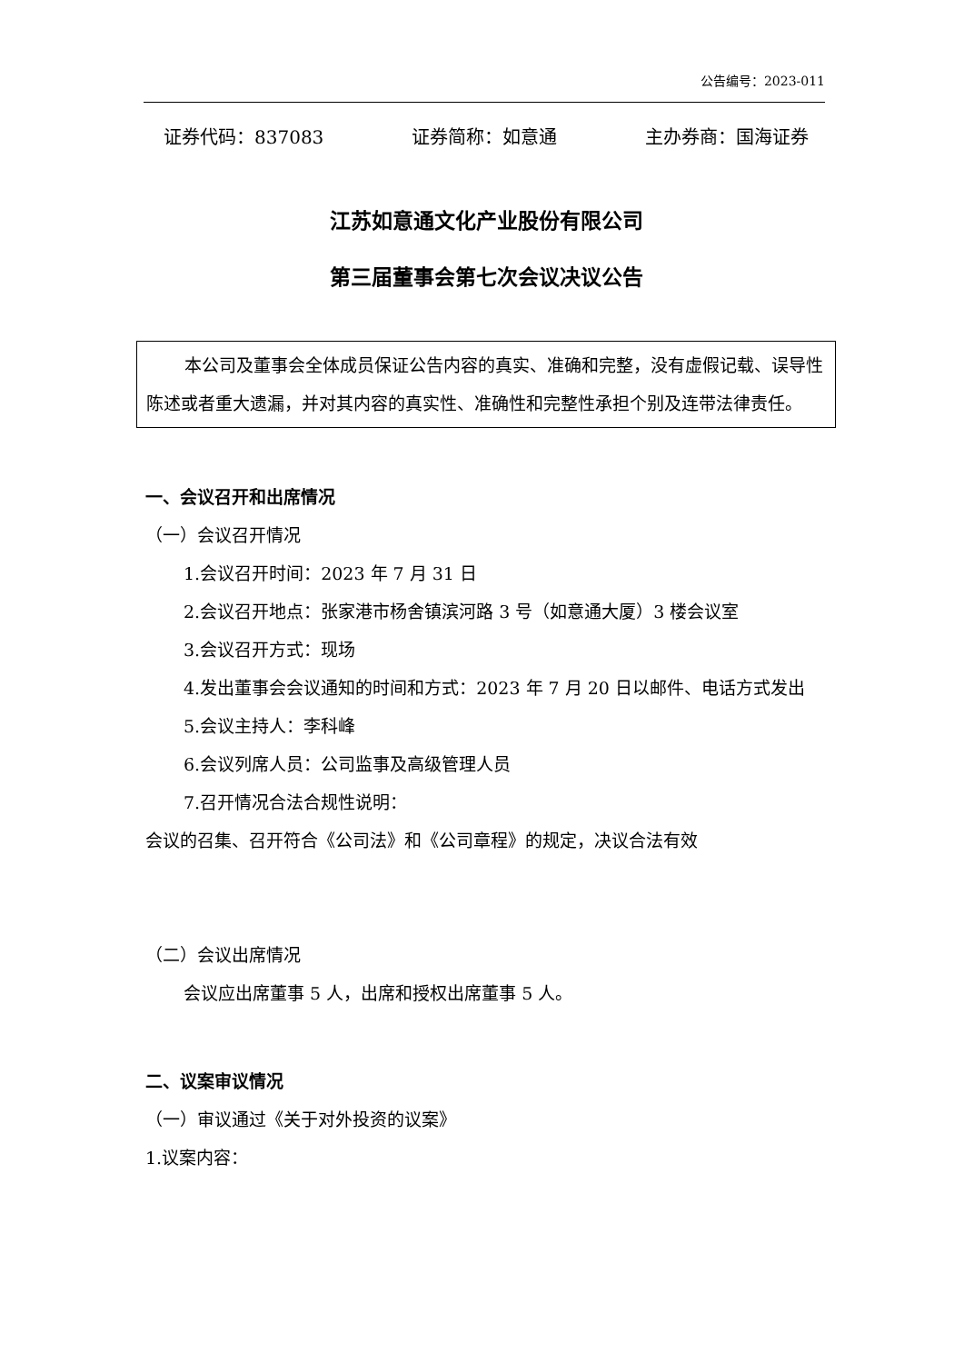公告编号：2023-011
证券代码：837083 证券简称：如意通 主办券商：国海证券
江苏如意通文化产业股份有限公司
第三届董事会第七次会议决议公告
本公司及董事会全体成员保证公告内容的真实、准确和完整，没有虚假记载、误导性陈述或者重大遗漏，并对其内容的真实性、准确性和完整性承担个别及连带法律责任。
一、会议召开和出席情况
（一）会议召开情况
1.会议召开时间：2023 年 7 月 31 日
2.会议召开地点：张家港市杨舍镇滨河路 3 号（如意通大厦）3 楼会议室
3.会议召开方式：现场
4.发出董事会会议通知的时间和方式：2023 年 7 月 20 日以邮件、电话方式发出
5.会议主持人：李科峰
6.会议列席人员：公司监事及高级管理人员
7.召开情况合法合规性说明：
会议的召集、召开符合《公司法》和《公司章程》的规定，决议合法有效
（二）会议出席情况
会议应出席董事 5 人，出席和授权出席董事 5 人。
二、议案审议情况
（一）审议通过《关于对外投资的议案》
1.议案内容：